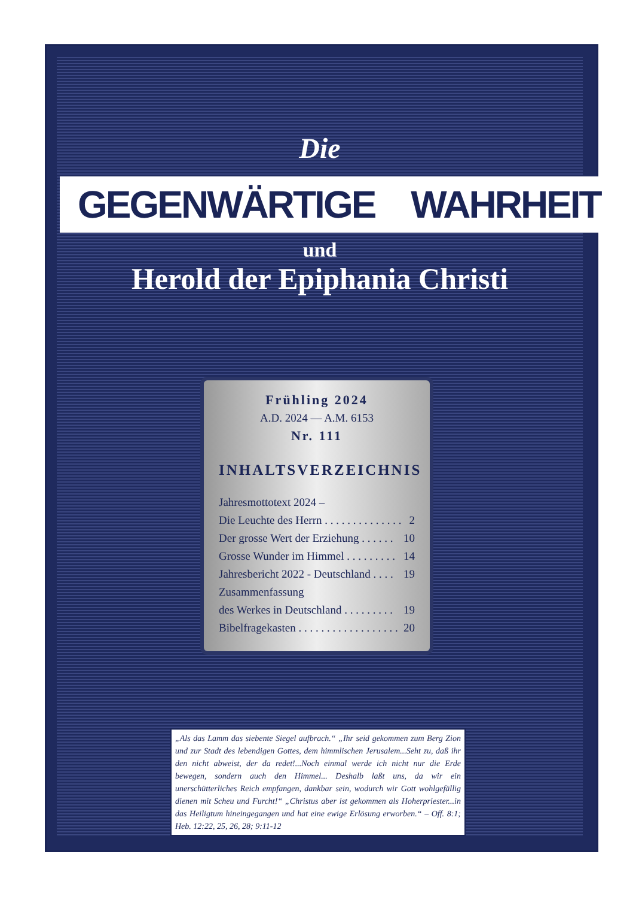Die
GEGENWÄRTIGE WAHRHEIT
und
Herold der Epiphania Christi
Frühling 2024
A.D. 2024 — A.M. 6153
Nr. 111
INHALTSVERZEICHNIS
Jahresmottotext 2024 –
Die Leuchte des Herrn . . . . . . . . . . . . . . 2
Der grosse Wert der Erziehung . . . . . . 10
Grosse Wunder im Himmel . . . . . . . . . 14
Jahresbericht 2022 - Deutschland . . . . 19
Zusammenfassung
des Werkes in Deutschland . . . . . . . . . 19
Bibelfragekasten . . . . . . . . . . . . . . . . . . 20
„Als das Lamm das siebente Siegel aufbrach.“ „Ihr seid gekommen zum Berg Zion und zur Stadt des lebendigen Gottes, dem himmlischen Jerusalem...Seht zu, daß ihr den nicht abweist, der da redet!...Noch einmal werde ich nicht nur die Erde bewegen, sondern auch den Himmel... Deshalb laßt uns, da wir ein unerschütterliches Reich empfangen, dankbar sein, wodurch wir Gott wohlgefällig dienen mit Scheu und Furcht!“ „Christus aber ist gekommen als Hoherpriester...in das Heiligtum hineingegangen und hat eine ewige Erlösung erworben.“ – Off. 8:1; Heb. 12:22, 25, 26, 28; 9:11-12